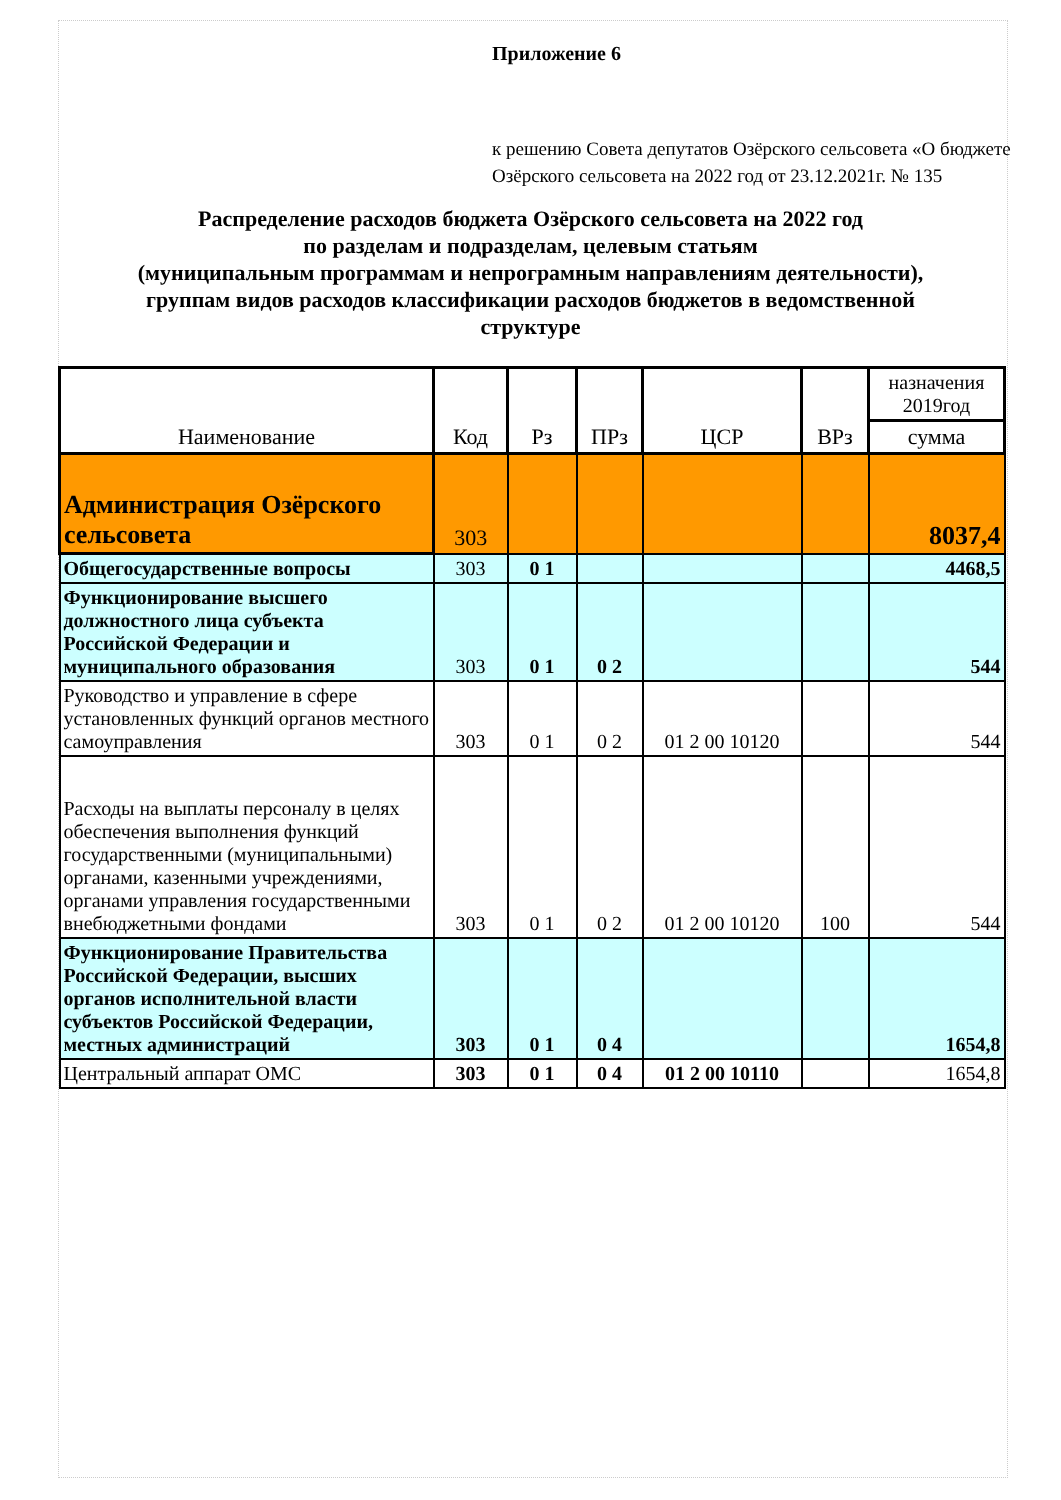Приложение 6
к решению Совета депутатов Озёрского сельсовета «О бюджете Озёрского сельсовета на 2022 год от 23.12.2021г. № 135
Распределение расходов бюджета Озёрского сельсовета на 2022 год
по разделам и подразделам, целевым статьям
(муниципальным программам и непрограмным направлениям деятельности),
группам видов расходов классификации расходов бюджетов в ведомственной
структуре
| Наименование | Код | Рз | ПРз | ЦСР | ВРз | назначения 2019год |
| --- | --- | --- | --- | --- | --- | --- |
| | | | | | | сумма |
| Администрация Озёрского сельсовета | 303 | | | | | 8037,4 |
| Общегосударственные вопросы | 303 | 0 1 | | | | 4468,5 |
| Функционирование высшего должностного лица субъекта Российской Федерации и муниципального образования | 303 | 0 1 | 0 2 | | | 544 |
| Руководство и управление в сфере установленных функций органов местного самоуправления | 303 | 0 1 | 0 2 | 01 2 00 10120 | | 544 |
| Расходы на выплаты персоналу в целях обеспечения выполнения функций государственными (муниципальными) органами, казенными учреждениями, органами управления государственными внебюджетными фондами | 303 | 0 1 | 0 2 | 01 2 00 10120 | 100 | 544 |
| Функционирование Правительства Российской Федерации, высших органов исполнительной власти субъектов Российской Федерации, местных администраций | 303 | 0 1 | 0 4 | | | 1654,8 |
| Центральный аппарат ОМС | 303 | 0 1 | 0 4 | 01 2 00 10110 | | 1654,8 |